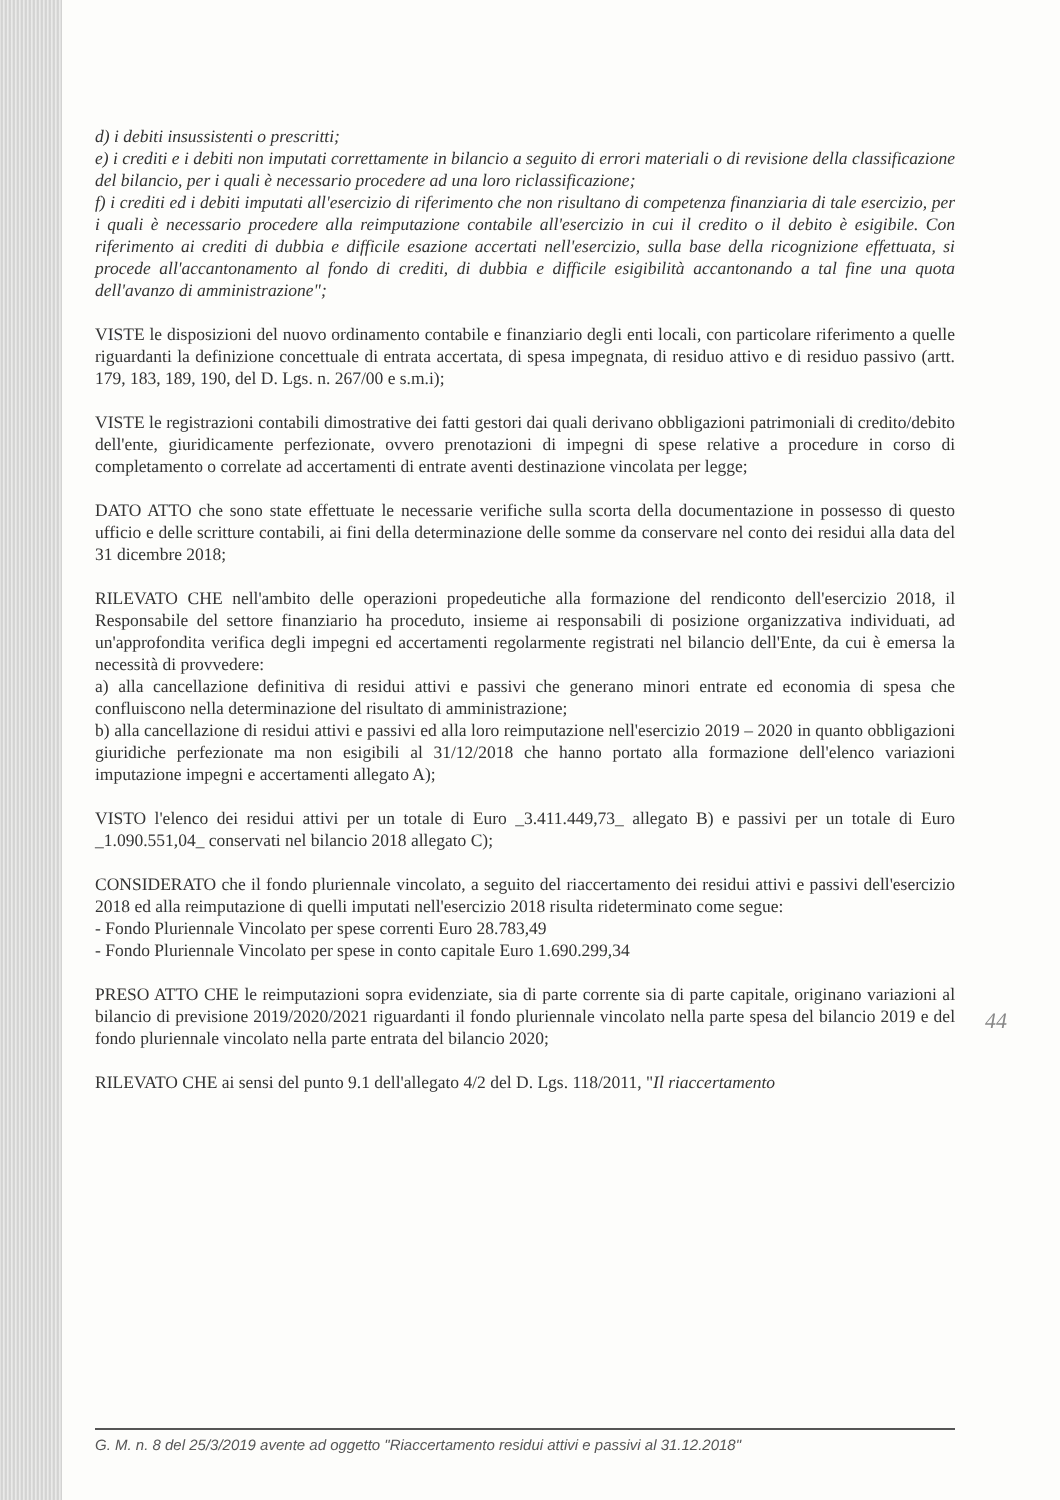d) i debiti insussistenti o prescritti;
e) i crediti e i debiti non imputati correttamente in bilancio a seguito di errori materiali o di revisione della classificazione del bilancio, per i quali è necessario procedere ad una loro riclassificazione;
f) i crediti ed i debiti imputati all'esercizio di riferimento che non risultano di competenza finanziaria di tale esercizio, per i quali è necessario procedere alla reimputazione contabile all'esercizio in cui il credito o il debito è esigibile. Con riferimento ai crediti di dubbia e difficile esazione accertati nell'esercizio, sulla base della ricognizione effettuata, si procede all'accantonamento al fondo di crediti, di dubbia e difficile esigibilità accantonando a tal fine una quota dell'avanzo di amministrazione";
VISTE le disposizioni del nuovo ordinamento contabile e finanziario degli enti locali, con particolare riferimento a quelle riguardanti la definizione concettuale di entrata accertata, di spesa impegnata, di residuo attivo e di residuo passivo (artt. 179, 183, 189, 190, del D. Lgs. n. 267/00 e s.m.i);
VISTE le registrazioni contabili dimostrative dei fatti gestori dai quali derivano obbligazioni patrimoniali di credito/debito dell'ente, giuridicamente perfezionate, ovvero prenotazioni di impegni di spese relative a procedure in corso di completamento o correlate ad accertamenti di entrate aventi destinazione vincolata per legge;
DATO ATTO che sono state effettuate le necessarie verifiche sulla scorta della documentazione in possesso di questo ufficio e delle scritture contabili, ai fini della determinazione delle somme da conservare nel conto dei residui alla data del 31 dicembre 2018;
RILEVATO CHE nell'ambito delle operazioni propedeutiche alla formazione del rendiconto dell'esercizio 2018, il Responsabile del settore finanziario ha proceduto, insieme ai responsabili di posizione organizzativa individuati, ad un'approfondita verifica degli impegni ed accertamenti regolarmente registrati nel bilancio dell'Ente, da cui è emersa la necessità di provvedere:
a) alla cancellazione definitiva di residui attivi e passivi che generano minori entrate ed economia di spesa che confluiscono nella determinazione del risultato di amministrazione;
b) alla cancellazione di residui attivi e passivi ed alla loro reimputazione nell'esercizio 2019 – 2020 in quanto obbligazioni giuridiche perfezionate ma non esigibili al 31/12/2018 che hanno portato alla formazione dell'elenco variazioni imputazione impegni e accertamenti allegato A);
VISTO l'elenco dei residui attivi per un totale di Euro _3.411.449,73_ allegato B) e passivi per un totale di Euro _1.090.551,04_ conservati nel bilancio 2018 allegato C);
CONSIDERATO che il fondo pluriennale vincolato, a seguito del riaccertamento dei residui attivi e passivi dell'esercizio 2018 ed alla reimputazione di quelli imputati nell'esercizio 2018 risulta rideterminato come segue:
- Fondo Pluriennale Vincolato per spese correnti Euro 28.783,49
- Fondo Pluriennale Vincolato per spese in conto capitale Euro 1.690.299,34
PRESO ATTO CHE le reimputazioni sopra evidenziate, sia di parte corrente sia di parte capitale, originano variazioni al bilancio di previsione 2019/2020/2021 riguardanti il fondo pluriennale vincolato nella parte spesa del bilancio 2019 e del fondo pluriennale vincolato nella parte entrata del bilancio 2020;
RILEVATO CHE ai sensi del punto 9.1 dell'allegato 4/2 del D. Lgs. 118/2011, "Il riaccertamento
44
G. M. n. 8 del 25/3/2019 avente ad oggetto "Riaccertamento residui attivi e passivi al 31.12.2018"